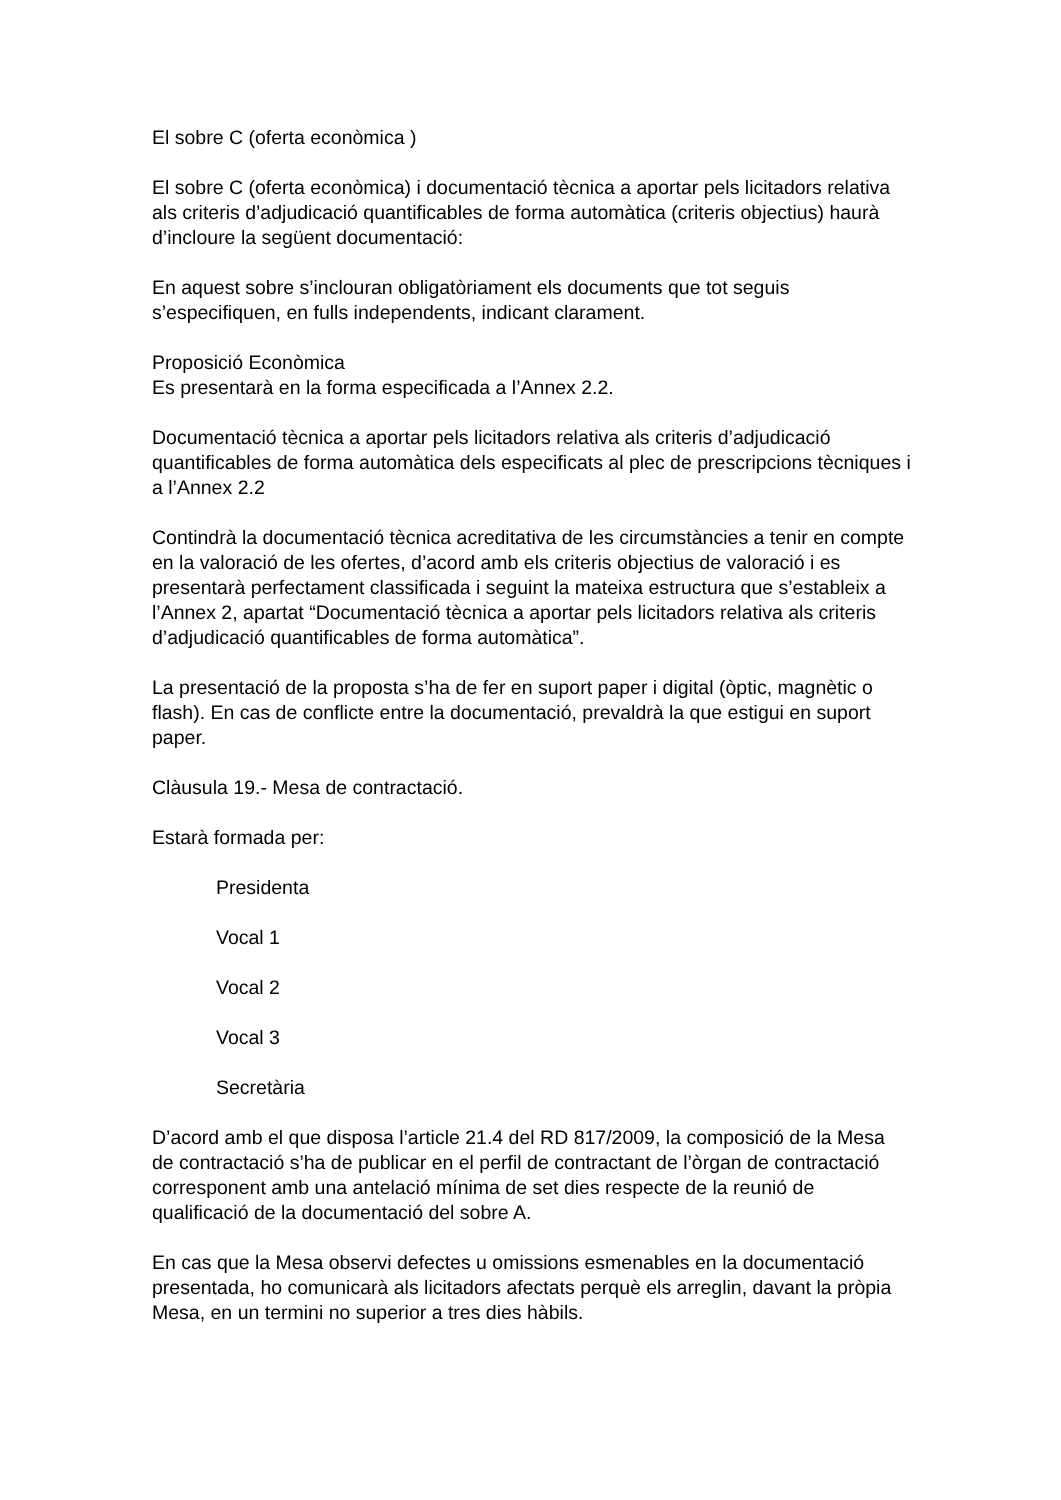El sobre C (oferta econòmica )
El sobre C (oferta econòmica) i documentació tècnica a aportar pels licitadors relativa als criteris d’adjudicació quantificables de forma automàtica (criteris objectius) haurà d’incloure la següent documentació:
En aquest sobre s’inclouran obligatòriament els documents que tot seguis s’especifiquen, en fulls independents, indicant clarament.
Proposició Econòmica
Es presentarà en la forma especificada a l’Annex 2.2.
Documentació tècnica a aportar pels licitadors relativa als criteris d’adjudicació quantificables de forma automàtica dels especificats al plec de prescripcions tècniques i a l’Annex 2.2
Contindrà la documentació tècnica acreditativa de les circumstàncies a tenir en compte en la valoració de les ofertes, d’acord amb els criteris objectius de valoració i es presentarà perfectament classificada i seguint la mateixa estructura que s’estableix a l’Annex 2, apartat “Documentació tècnica a aportar pels licitadors relativa als criteris d’adjudicació quantificables de forma automàtica”.
La presentació de la proposta s’ha de fer en suport paper i digital (òptic, magnètic o flash). En cas de conflicte entre la documentació, prevaldrà la que estigui en suport paper.
Clàusula 19.- Mesa de contractació.
Estarà formada per:
Presidenta
Vocal 1
Vocal 2
Vocal 3
Secretària
D’acord amb el que disposa l’article 21.4 del RD 817/2009, la composició de la Mesa de contractació s’ha de publicar en el perfil de contractant de l’òrgan de contractació corresponent amb una antelació mínima de set dies respecte de la reunió de qualificació de la documentació del sobre A.
En cas que la Mesa observi defectes u omissions esmenables en la documentació presentada, ho comunicarà als licitadors afectats perquè els arreglin, davant la pròpia Mesa, en un termini no superior a tres dies hàbils.